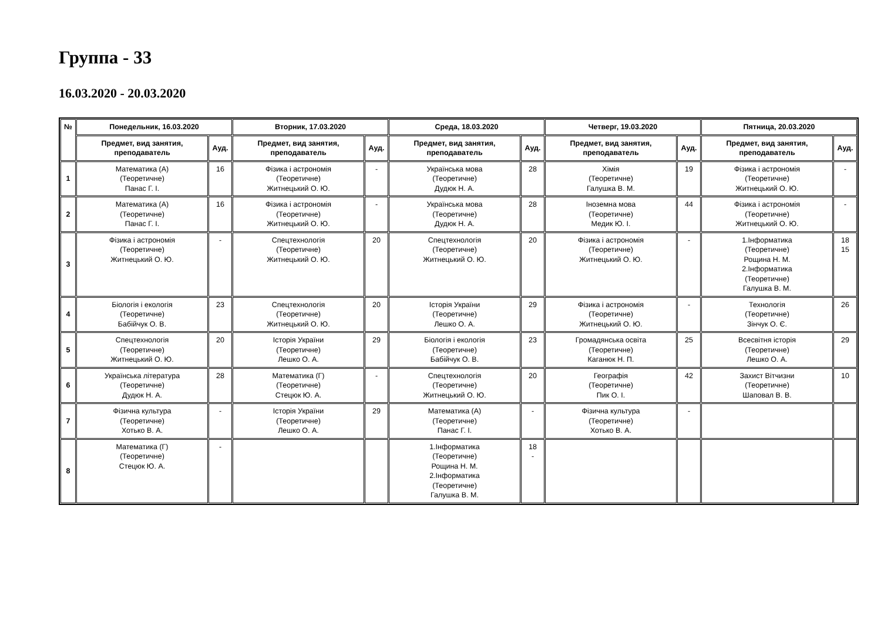Группа - 33
16.03.2020 - 20.03.2020
| № | Понедельник, 16.03.2020 | | Вторник, 17.03.2020 | | Среда, 18.03.2020 | | Четверг, 19.03.2020 | | Пятница, 20.03.2020 | |
| --- | --- | --- | --- | --- | --- | --- | --- | --- | --- | --- |
| | Предмет, вид занятия, преподаватель | Ауд. | Предмет, вид занятия, преподаватель | Ауд. | Предмет, вид занятия, преподаватель | Ауд. | Предмет, вид занятия, преподаватель | Ауд. | Предмет, вид занятия, преподаватель | Ауд. |
| 1 | Математика (А) (Теоретичне) Панас Г. І. | 16 | Фізика і астрономія (Теоретичне) Житнецький О. Ю. | - | Українська мова (Теоретичне) Дудюк Н. А. | 28 | Хімія (Теоретичне) Галушка В. М. | 19 | Фізика і астрономія (Теоретичне) Житнецький О. Ю. | - |
| 2 | Математика (А) (Теоретичне) Панас Г. І. | 16 | Фізика і астрономія (Теоретичне) Житнецький О. Ю. | - | Українська мова (Теоретичне) Дудюк Н. А. | 28 | Іноземна мова (Теоретичне) Медик Ю. І. | 44 | Фізика і астрономія (Теоретичне) Житнецький О. Ю. | - |
| 3 | Фізика і астрономія (Теоретичне) Житнецький О. Ю. | - | Спецтехнологія (Теоретичне) Житнецький О. Ю. | 20 | Спецтехнологія (Теоретичне) Житнецький О. Ю. | 20 | Фізика і астрономія (Теоретичне) Житнецький О. Ю. | - | 1.Інформатика (Теоретичне) Рощина Н. М. 2.Інформатика (Теоретичне) Галушка В. М. | 18 15 |
| 4 | Біологія і екологія (Теоретичне) Бабійчук О. В. | 23 | Спецтехнологія (Теоретичне) Житнецький О. Ю. | 20 | Історія України (Теоретичне) Лешко О. А. | 29 | Фізика і астрономія (Теоретичне) Житнецький О. Ю. | - | Технологія (Теоретичне) Зінчук О. Є. | 26 |
| 5 | Спецтехнологія (Теоретичне) Житнецький О. Ю. | 20 | Історія України (Теоретичне) Лешко О. А. | 29 | Біологія і екологія (Теоретичне) Бабійчук О. В. | 23 | Громадянська освіта (Теоретичне) Каганюк Н. П. | 25 | Всесвітня історія (Теоретичне) Лешко О. А. | 29 |
| 6 | Українська література (Теоретичне) Дудюк Н. А. | 28 | Математика (Г) (Теоретичне) Стецюк Ю. А. | - | Спецтехнологія (Теоретичне) Житнецький О. Ю. | 20 | Географія (Теоретичне) Пик О. І. | 42 | Захист Вітчизни (Теоретичне) Шаповал В. В. | 10 |
| 7 | Фізична культура (Теоретичне) Хотько В. А. | - | Історія України (Теоретичне) Лешко О. А. | 29 | Математика (А) (Теоретичне) Панас Г. І. | - | Фізична культура (Теоретичне) Хотько В. А. | - | | |
| 8 | Математика (Г) (Теоретичне) Стецюк Ю. А. | - | | | 1.Інформатика (Теоретичне) Рощина Н. М. 2.Інформатика (Теоретичне) Галушка В. М. | 18 - | | | | |